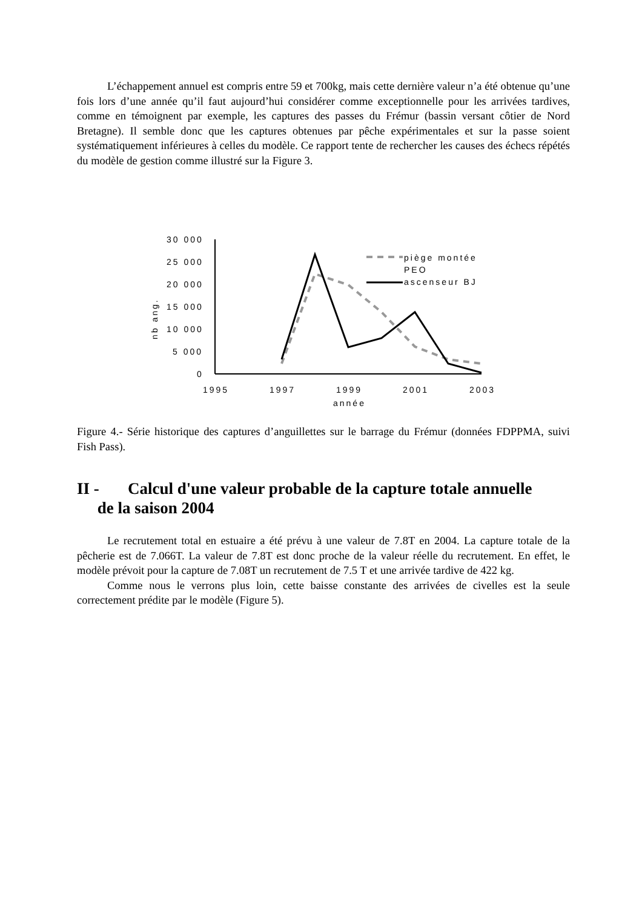L’échappement annuel est compris entre 59 et 700kg, mais cette dernière valeur n’a été obtenue qu’une fois lors d’une année qu’il faut aujourd’hui considérer comme exceptionnelle pour les arrivées tardives, comme en témoignent par exemple, les captures des passes du Frémur (bassin versant côtier de Nord Bretagne). Il semble donc que les captures obtenues par pêche expérimentales et sur la passe soient systématiquement inférieures à celles du modèle. Ce rapport tente de rechercher les causes des échecs répétés du modèle de gestion comme illustré sur la Figure 3.
30 000
25 000
20 000
15 000
10 000
5 000
0
1995
1997
1999
2001
2003
année
nb ang.
piège montée
PEO
ascenseur BJ
Figure 4.- Série historique des captures d’anguillettes sur le barrage du Frémur (données FDPPMA, suivi Fish Pass).
II - Calcul d'une valeur probable de la capture totale annuelle
de la saison 2004
Le recrutement total en estuaire a été prévu à une valeur de 7.8T en 2004. La capture totale de la pêcherie est de 7.066T. La valeur de 7.8T est donc proche de la valeur réelle du recrutement. En effet, le modèle prévoit pour la capture de 7.08T un recrutement de 7.5 T et une arrivée tardive de 422 kg.
Comme nous le verrons plus loin, cette baisse constante des arrivées de civelles est la seule correctement prédite par le modèle (Figure 5).